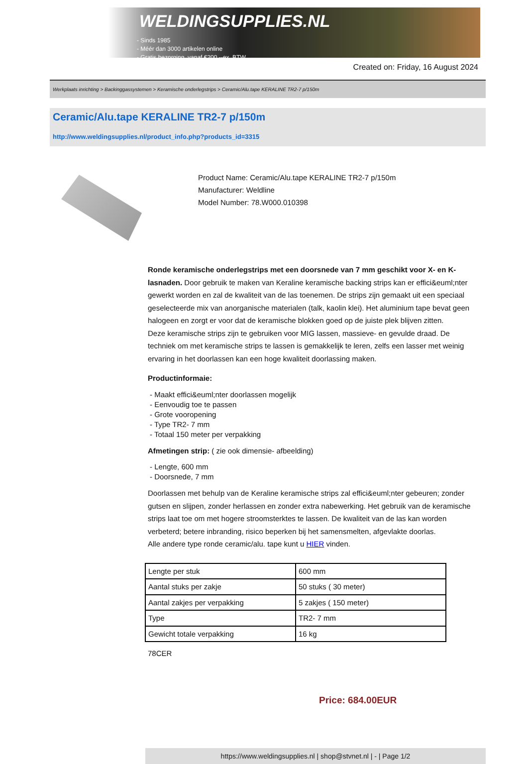WELDINGSUPPLIES.NL
- Sinds 1985
- Méér dan 3000 artikelen online
- Gratis bezorging, vanaf €200,--ex. BTW
Created on: Friday, 16 August 2024
Werkplaats inrichting > Backinggassystemen > Keramische onderlegstrips > Ceramic/Alu.tape KERALINE TR2-7 p/150m
Ceramic/Alu.tape KERALINE TR2-7 p/150m
http://www.weldingsupplies.nl/product_info.php?products_id=3315
Product Name: Ceramic/Alu.tape KERALINE TR2-7 p/150m
Manufacturer: Weldline
Model Number: 78.W000.010398
Ronde keramische onderlegstrips met een doorsnede van 7 mm geschikt voor X- en K- lasnaden. Door gebruik te maken van Keraline keramische backing strips kan er effici&euml;nter gewerkt worden en zal de kwaliteit van de las toenemen. De strips zijn gemaakt uit een speciaal geselecteerde mix van anorganische materialen (talk, kaolin klei). Het aluminium tape bevat geen halogeen en zorgt er voor dat de keramische blokken goed op de juiste plek blijven zitten.
Deze keramische strips zijn te gebruiken voor MIG lassen, massieve- en gevulde draad. De techniek om met keramische strips te lassen is gemakkelijk te leren, zelfs een lasser met weinig ervaring in het doorlassen kan een hoge kwaliteit doorlassing maken.
Productinformaie:
- Maakt effici&euml;nter doorlassen mogelijk
- Eenvoudig toe te passen
- Grote vooropening
- Type TR2- 7 mm
- Totaal 150 meter per verpakking
Afmetingen strip: ( zie ook dimensie- afbeelding)
- Lengte, 600 mm
- Doorsnede, 7 mm
Doorlassen met behulp van de Keraline keramische strips zal effici&euml;nter gebeuren; zonder gutsen en slijpen, zonder herlassen en zonder extra nabewerking. Het gebruik van de keramische strips laat toe om met hogere stroomsterktes te lassen. De kwaliteit van de las kan worden verbeterd; betere inbranding, risico beperken bij het samensmelten, afgevlakte doorlas.
Alle andere type ronde ceramic/alu. tape kunt u HIER vinden.
| Lengte per stuk | 600 mm |
| Aantal stuks per zakje | 50 stuks ( 30 meter) |
| Aantal zakjes per verpakking | 5 zakjes ( 150 meter) |
| Type | TR2- 7 mm |
| Gewicht totale verpakking | 16 kg |
78CER
Price: 684.00EUR
https://www.weldingsupplies.nl | shop@stvnet.nl | - | Page 1/2